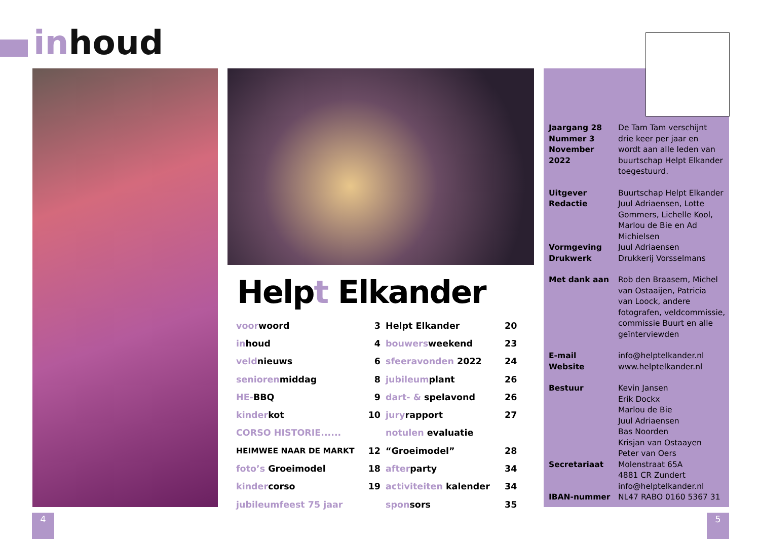inhoud
Helpt Elkander
| voor woord | 3 | Helpt Elkander | 20 |
| in houd | 4 | bouwers weekend | 23 |
| veld nieuws | 6 | sfeeravonden 2022 | 24 |
| senioren middag | 8 | jubileum plant | 26 |
| HE- BBQ | 9 | dart- & spelavond | 26 |
| kinder kot | 10 | jury rapport | 27 |
| CORSO HISTORIE...... | | notulen evaluatie | |
| HEIMWEE NAAR DE MARKT | 12 | “Groeimodel” | 28 |
| foto’s Groeimodel | 18 | after party | 34 |
| kinder corso | 19 | activiteiten kalender | 34 |
| jubileumfeest 75 jaar | | spon sors | 35 |
| Jaargang 28 Nummer 3 November 2022 | De Tam Tam verschijnt drie keer per jaar en wordt aan alle leden van buurtschap Helpt Elkander toegestuurd. |
| Uitgever Redactie Vormgeving Drukwerk | Buurtschap Helpt Elkander Juul Adriaensen, Lotte Gommers, Lichelle Kool, Marlou de Bie en Ad Michielsen Juul Adriaensen Drukkerij Vorsselmans |
| Met dank aan | Rob den Braasem, Michel van Ostaaijen, Patricia van Loock, andere fotografen, veldcommissie, commissie Buurt en alle geïnterviewden |
| E-mail Website | info@helptelkander.nl www.helptelkander.nl |
| Bestuur Secretariaat IBAN-nummer | Kevin Jansen Erik Dockx Marlou de Bie Juul Adriaensen Bas Noorden Krisjan van Ostaayen Peter van Oers Molenstraat 65A 4881 CR Zundert info@helptelkander.nl NL47 RABO 0160 5367 31 |
4 5